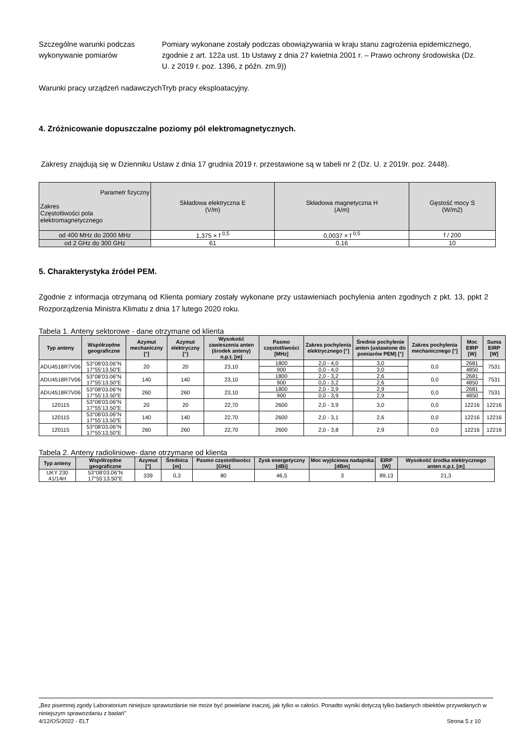Szczególne warunki podczas wykonywanie pomiarów
Pomiary wykonane zostały podczas obowiązywania w kraju stanu zagrożenia epidemicznego, zgodnie z art. 122a ust. 1b Ustawy z dnia 27 kwietnia 2001 r. – Prawo ochrony środowiska (Dz. U. z 2019 r. poz. 1396, z późn. zm.9))
Warunki pracy urządzeń nadawczych
Tryb pracy eksploatacyjny.
4. Zróżnicowanie dopuszczalne poziomy pól elektromagnetycznych.
Zakresy znajdują się w Dzienniku Ustaw z dnia 17 grudnia 2019 r. przestawione są w tabeli nr 2 (Dz. U. z 2019r. poz. 2448).
| Parametr fizyczny Zakres Częstotliwości pola elektromagnetycznego | Składowa elektryczna E (V/m) | Składowa magnetyczna H (A/m) | Gęstość mocy S (W/m2) |
| od 400 MHz do 2000 MHz | 1,375 × f <sup>0,5</sup> | 0,0037 × f <sup>0,5</sup> | f / 200 |
| od 2 GHz do 300 GHz | 61 | 0,16 | 10 |
5. Charakterystyka źródeł PEM.
Zgodnie z informacja otrzymaną od Klienta pomiary zostały wykonane przy ustawieniach pochylenia anten zgodnych z pkt. 13, ppkt 2 Rozporządzenia Ministra Klimatu z dnia 17 lutego 2020 roku.
Tabela 1. Anteny sektorowe - dane otrzymane od klienta
| Typ anteny | Współrzędne geograficzne | Azymut mechaniczny [°] | Azymut elektryczny [°] | Wysokość zawieszenia anten (środek anteny) n.p.t. [m] | Pasmo częstotliwości [MHz] | Zakres pochylenia elektrycznego [°] | Średnie pochylenie anten (ustawione do pomiarów PEM) [°] | Zakres pochylenia mechanicznego [°] | Moc EIRP [W] | Suma EIRP [W] |
| --- | --- | --- | --- | --- | --- | --- | --- | --- | --- | --- |
| ADU4518R7V06 | 53°08’03.06”N 17°55’13.50”E | 20 | 20 | 23,10 | 1800 | 2,0 - 4,0 | 3,0 | 0,0 | 2681 | 7531 |
| | | | | | 900 | 0,0 - 4,0 | 3,0 | | 4850 | |
| ADU4518R7V06 | 53°08’03.06”N 17°55’13.50”E | 140 | 140 | 23,10 | 1800 | 2,0 - 3,2 | 2,6 | 0,0 | 2681 | 7531 |
| | | | | | 900 | 0,0 - 3,2 | 2,6 | | 4850 | |
| ADU4518R7V06 | 53°08’03.06”N 17°55’13.50”E | 260 | 260 | 23,10 | 1800 | 2,0 - 3,9 | 2,9 | 0,0 | 2681 | 7531 |
| | | | | | 900 | 0,0 - 3,9 | 2,9 | | 4850 | |
| 120115 | 53°08’03.06”N 17°55’13.50”E | 20 | 20 | 22,70 | 2600 | 2,0 - 3,9 | 3,0 | 0,0 | 12216 | 12216 |
| 120115 | 53°08’03.06”N 17°55’13.50”E | 140 | 140 | 22,70 | 2600 | 2,0 - 3,1 | 2,6 | 0,0 | 12216 | 12216 |
| 120115 | 53°08’03.06”N 17°55’13.50”E | 260 | 260 | 22,70 | 2600 | 2,0 - 3,8 | 2,9 | 0,0 | 12216 | 12216 |
Tabela 2. Anteny radioliniowe- dane otrzymane od klienta
| Typ anteny | Współrzędne geograficzne | Azymut [°] | Średnica [m] | Pasmo częstotliwości [GHz] | Zysk energetyczny [dBi] | Moc wyjściowa nadajnika [dBm] | EIRP [W] | Wysokość środka elektrycznego anten n.p.t. [m] |
| --- | --- | --- | --- | --- | --- | --- | --- | --- |
| UKY 230 41/14H | 53°08’03.06”N 17°55’13.50”E | 339 | 0,3 | 80 | 46,5 | 3 | 89,13 | 21,3 |
„Bez pisemnej zgody Laboratorium niniejsze sprawozdanie nie może być powielane inaczej, jak tylko w całości. Ponadto wyniki dotyczą tylko badanych obiektów przywołanych w niniejszym sprawozdaniu z badań”
4/12/OŚ/2022 - ELT Strona 5 z 10